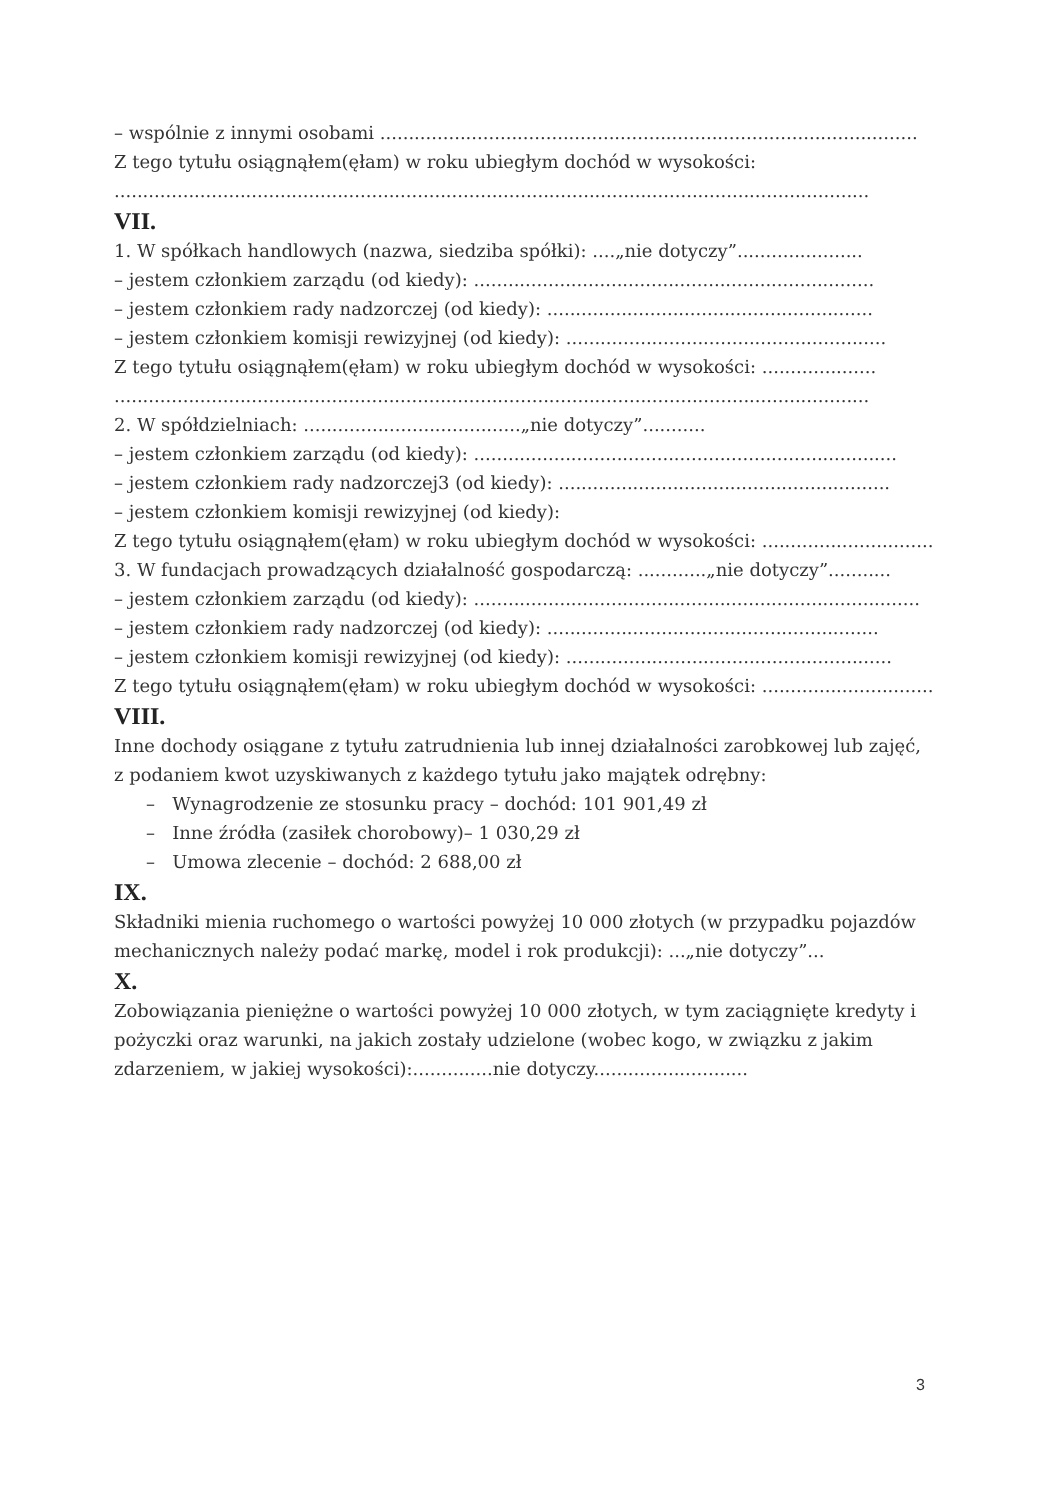– wspólnie z innymi osobami ..............................................................................................
Z tego tytułu osiągnąłem(ęłam) w roku ubiegłym dochód w wysokości:
....................................................................................................................................
VII.
1. W spółkach handlowych (nazwa, siedziba spółki): ....„nie dotyczy”......................
– jestem członkiem zarządu (od kiedy): ......................................................................
– jestem członkiem rady nadzorczej (od kiedy): .........................................................
– jestem członkiem komisji rewizyjnej (od kiedy): ........................................................
Z tego tytułu osiągnąłem(ęłam) w roku ubiegłym dochód w wysokości: ....................
....................................................................................................................................
2. W spółdzielniach: ......................................„nie dotyczy”...........
– jestem członkiem zarządu (od kiedy): ..........................................................................
– jestem członkiem rady nadzorczej3 (od kiedy): ..........................................................
– jestem członkiem komisji rewizyjnej (od kiedy):
Z tego tytułu osiągnąłem(ęłam) w roku ubiegłym dochód w wysokości: ..............................
3. W fundacjach prowadzących działalność gospodarczą: ............„nie dotyczy”...........
– jestem członkiem zarządu (od kiedy): ..............................................................................
– jestem członkiem rady nadzorczej (od kiedy): ..........................................................
– jestem członkiem komisji rewizyjnej (od kiedy): .........................................................
Z tego tytułu osiągnąłem(ęłam) w roku ubiegłym dochód w wysokości: ..............................
VIII.
Inne dochody osiągane z tytułu zatrudnienia lub innej działalności zarobkowej lub zajęć, z podaniem kwot uzyskiwanych z każdego tytułu jako majątek odrębny:
– Wynagrodzenie ze stosunku pracy – dochód: 101 901,49 zł
– Inne źródła (zasiłek chorobowy)– 1 030,29 zł
– Umowa zlecenie – dochód: 2 688,00 zł
IX.
Składniki mienia ruchomego o wartości powyżej 10 000 złotych (w przypadku pojazdów mechanicznych należy podać markę, model i rok produkcji): ...„nie dotyczy”...
X.
Zobowiązania pieniężne o wartości powyżej 10 000 złotych, w tym zaciągnięte kredyty i pożyczki oraz warunki, na jakich zostały udzielone (wobec kogo, w związku z jakim zdarzeniem, w jakiej wysokości):..............nie dotyczy...........................
3